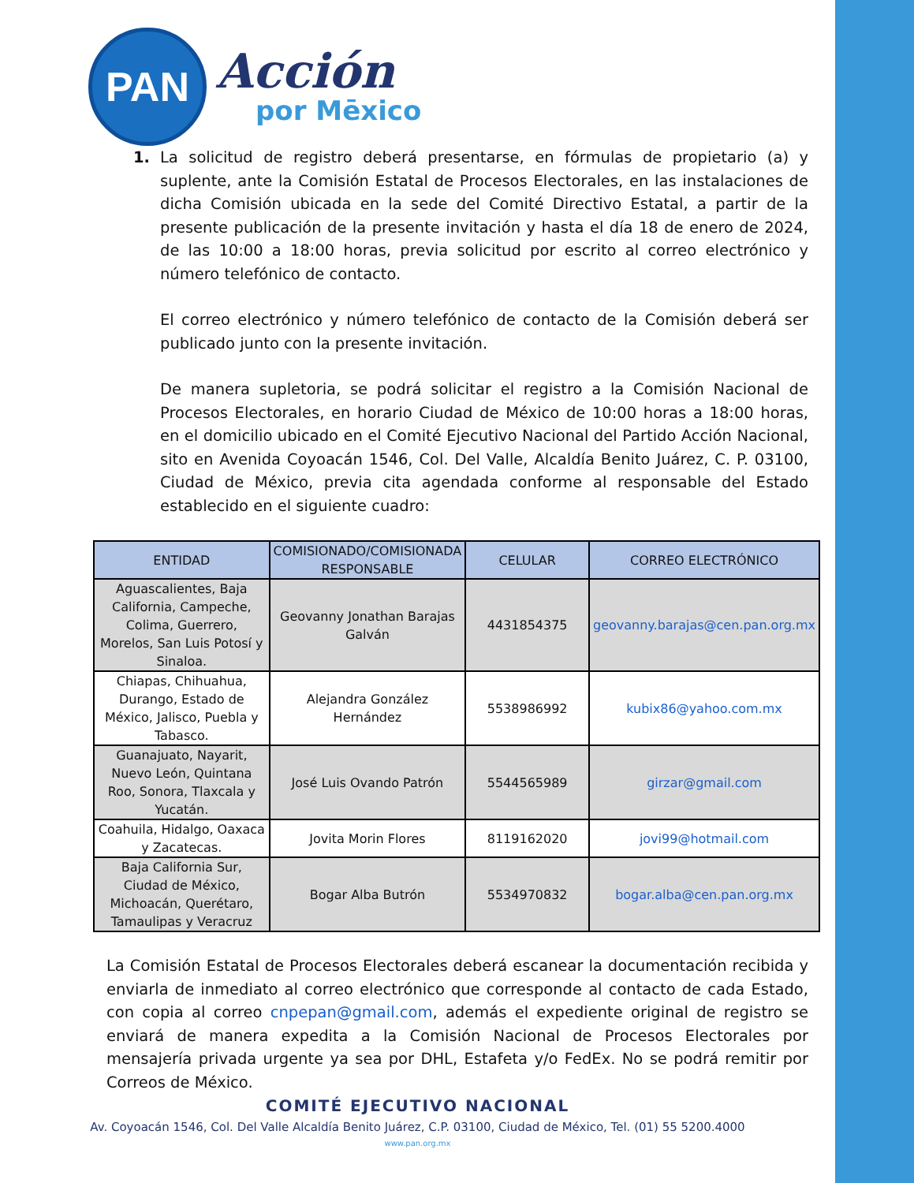PAN
Acción
por Mēxico
1. La solicitud de registro deberá presentarse, en fórmulas de propietario (a) y suplente, ante la Comisión Estatal de Procesos Electorales, en las instalaciones de dicha Comisión ubicada en la sede del Comité Directivo Estatal, a partir de la presente publicación de la presente invitación y hasta el día 18 de enero de 2024, de las 10:00 a 18:00 horas, previa solicitud por escrito al correo electrónico y número telefónico de contacto.
El correo electrónico y número telefónico de contacto de la Comisión deberá ser publicado junto con la presente invitación.
De manera supletoria, se podrá solicitar el registro a la Comisión Nacional de Procesos Electorales, en horario Ciudad de México de 10:00 horas a 18:00 horas, en el domicilio ubicado en el Comité Ejecutivo Nacional del Partido Acción Nacional, sito en Avenida Coyoacán 1546, Col. Del Valle, Alcaldía Benito Juárez, C. P. 03100, Ciudad de México, previa cita agendada conforme al responsable del Estado establecido en el siguiente cuadro:
| ENTIDAD | COMISIONADO/COMISIONADA RESPONSABLE | CELULAR | CORREO ELECTRÓNICO |
| --- | --- | --- | --- |
| Aguascalientes, Baja California, Campeche, Colima, Guerrero, Morelos, San Luis Potosí y Sinaloa. | Geovanny Jonathan Barajas Galván | 4431854375 | geovanny.barajas@cen.pan.org.mx |
| Chiapas, Chihuahua, Durango, Estado de México, Jalisco, Puebla y Tabasco. | Alejandra González Hernández | 5538986992 | kubix86@yahoo.com.mx |
| Guanajuato, Nayarit, Nuevo León, Quintana Roo, Sonora, Tlaxcala y Yucatán. | José Luis Ovando Patrón | 5544565989 | girzar@gmail.com |
| Coahuila, Hidalgo, Oaxaca y Zacatecas. | Jovita Morin Flores | 8119162020 | jovi99@hotmail.com |
| Baja California Sur, Ciudad de México, Michoacán, Querétaro, Tamaulipas y Veracruz | Bogar Alba Butrón | 5534970832 | bogar.alba@cen.pan.org.mx |
La Comisión Estatal de Procesos Electorales deberá escanear la documentación recibida y enviarla de inmediato al correo electrónico que corresponde al contacto de cada Estado, con copia al correo cnpepan@gmail.com, además el expediente original de registro se enviará de manera expedita a la Comisión Nacional de Procesos Electorales por mensajería privada urgente ya sea por DHL, Estafeta y/o FedEx. No se podrá remitir por Correos de México.
COMITÉ EJECUTIVO NACIONAL
Av. Coyoacán 1546, Col. Del Valle Alcaldía Benito Juárez, C.P. 03100, Ciudad de México, Tel. (01) 55 5200.4000
www.pan.org.mx